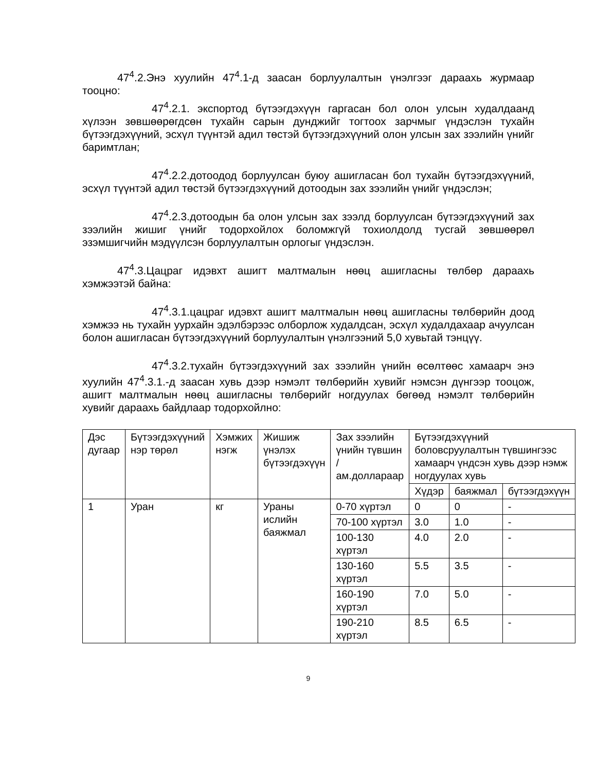47<sup>4</sup>.2.Энэ хуулийн 47<sup>4</sup>.1-д заасан борлуулалтын үнэлгээг дараахь журмаар тооцно:
47<sup>4</sup>.2.1. экспортод бүтээгдэхүүн гаргасан бол олон улсын худалдаанд хүлээн зөвшөөрөгдсөн тухайн сарын дунджийг тогтоох зарчмыг үндэслэн тухайн бүтээгдэхүүний, эсхүл түүнтэй адил төстэй бүтээгдэхүүний олон улсын зах зээлийн үнийг баримтлан;
47<sup>4</sup>.2.2.дотоодод борлуулсан буюу ашигласан бол тухайн бүтээгдэхүүний, эсхүл түүнтэй адил төстэй бүтээгдэхүүний дотоодын зах зээлийн үнийг үндэслэн;
47<sup>4</sup>.2.3.дотоодын ба олон улсын зах зээлд борлуулсан бүтээгдэхүүний зах зээлийн жишиг үнийг тодорхойлох боломжгүй тохиолдолд тусгай зөвшөөрөл эзэмшигчийн мэдүүлсэн борлуулалтын орлогыг үндэслэн.
47<sup>4</sup>.3.Цацраг идэвхт ашигт малтмалын нөөц ашигласны төлбөр дараахь хэмжээтэй байна:
47<sup>4</sup>.3.1.цацраг идэвхт ашигт малтмалын нөөц ашигласны төлбөрийн доод хэмжээ нь тухайн уурхайн эдэлбэрээс олборлож худалдсан, эсхүл худалдахаар ачуулсан болон ашигласан бүтээгдэхүүний борлуулалтын үнэлгээний 5,0 хувьтай тэнцүү.
47<sup>4</sup>.3.2.тухайн бүтээгдэхүүний зах зээлийн үнийн өсөлтөөс хамаарч энэ хуулийн 47<sup>4</sup>.3.1.-д заасан хувь дээр нэмэлт төлбөрийн хувийг нэмсэн дүнгээр тооцож, ашигт малтмалын нөөц ашигласны төлбөрийг ногдуулах бөгөөд нэмэлт төлбөрийн хувийг дараахь байдлаар тодорхойлно:
| Дэс дугаар | Бүтээгдэхүүний нэр төрөл | Хэмжих нэгж | Жишиж үнэлэх бүтээгдэхүүн | Зах зээлийн үнийн түвшин /ам.доллараар | Бүтээгдэхүүний боловсруулалтын түвшингээс хамаарч үндсэн хувь дээр нэмж ногдуулах хувь | | |
| --- | --- | --- | --- | --- | --- | --- | --- |
| | | | | | Хүдэр | баяжмал | бүтээгдэхүүн |
| 1 | Уран | кг | Ураны ислийн баяжмал | 0-70 хүртэл | 0 | 0 | - |
| | | | | 70-100 хүртэл | 3.0 | 1.0 | - |
| | | | | 100-130 хүртэл | 4.0 | 2.0 | - |
| | | | | 130-160 хүртэл | 5.5 | 3.5 | - |
| | | | | 160-190 хүртэл | 7.0 | 5.0 | - |
| | | | | 190-210 хүртэл | 8.5 | 6.5 | - |
9